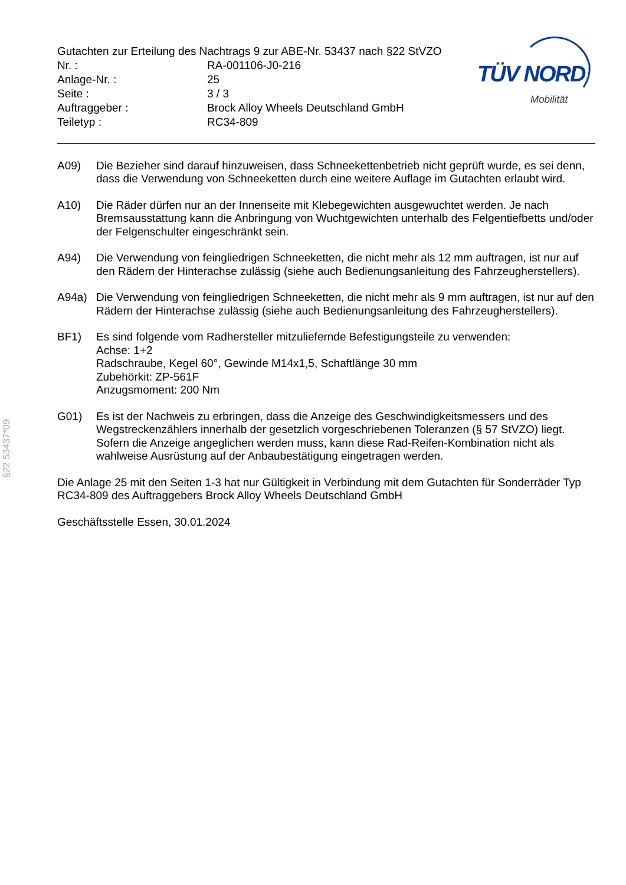Gutachten zur Erteilung des Nachtrags 9 zur ABE-Nr. 53437 nach §22 StVZO
| Nr. : | RA-001106-J0-216 |
| Anlage-Nr. : | 25 |
| Seite : | 3 / 3 |
| Auftraggeber : | Brock Alloy Wheels Deutschland GmbH |
| Teiletyp : | RC34-809 |
TÜV NORD
Mobilität
A09) Die Bezieher sind darauf hinzuweisen, dass Schneekettenbetrieb nicht geprüft wurde, es sei denn, dass die Verwendung von Schneeketten durch eine weitere Auflage im Gutachten erlaubt wird.
A10) Die Räder dürfen nur an der Innenseite mit Klebegewichten ausgewuchtet werden. Je nach Bremsausstattung kann die Anbringung von Wuchtgewichten unterhalb des Felgentiefbetts und/oder der Felgenschulter eingeschränkt sein.
A94) Die Verwendung von feingliedrigen Schneeketten, die nicht mehr als 12 mm auftragen, ist nur auf den Rädern der Hinterachse zulässig (siehe auch Bedienungsanleitung des Fahrzeugherstellers).
A94a) Die Verwendung von feingliedrigen Schneeketten, die nicht mehr als 9 mm auftragen, ist nur auf den Rädern der Hinterachse zulässig (siehe auch Bedienungsanleitung des Fahrzeugherstellers).
BF1) Es sind folgende vom Radhersteller mitzuliefernde Befestigungsteile zu verwenden:
Achse: 1+2
Radschraube, Kegel 60°, Gewinde M14x1,5, Schaftlänge 30 mm
Zubehörkit: ZP-561F
Anzugsmoment: 200 Nm
G01) Es ist der Nachweis zu erbringen, dass die Anzeige des Geschwindigkeitsmessers und des Wegstreckenzählers innerhalb der gesetzlich vorgeschriebenen Toleranzen (§ 57 StVZO) liegt. Sofern die Anzeige angeglichen werden muss, kann diese Rad-Reifen-Kombination nicht als wahlweise Ausrüstung auf der Anbaubestätigung eingetragen werden.
Die Anlage 25 mit den Seiten 1-3 hat nur Gültigkeit in Verbindung mit dem Gutachten für Sonderräder Typ RC34-809 des Auftraggebers Brock Alloy Wheels Deutschland GmbH
Geschäftsstelle Essen, 30.01.2024
§22 53437*09